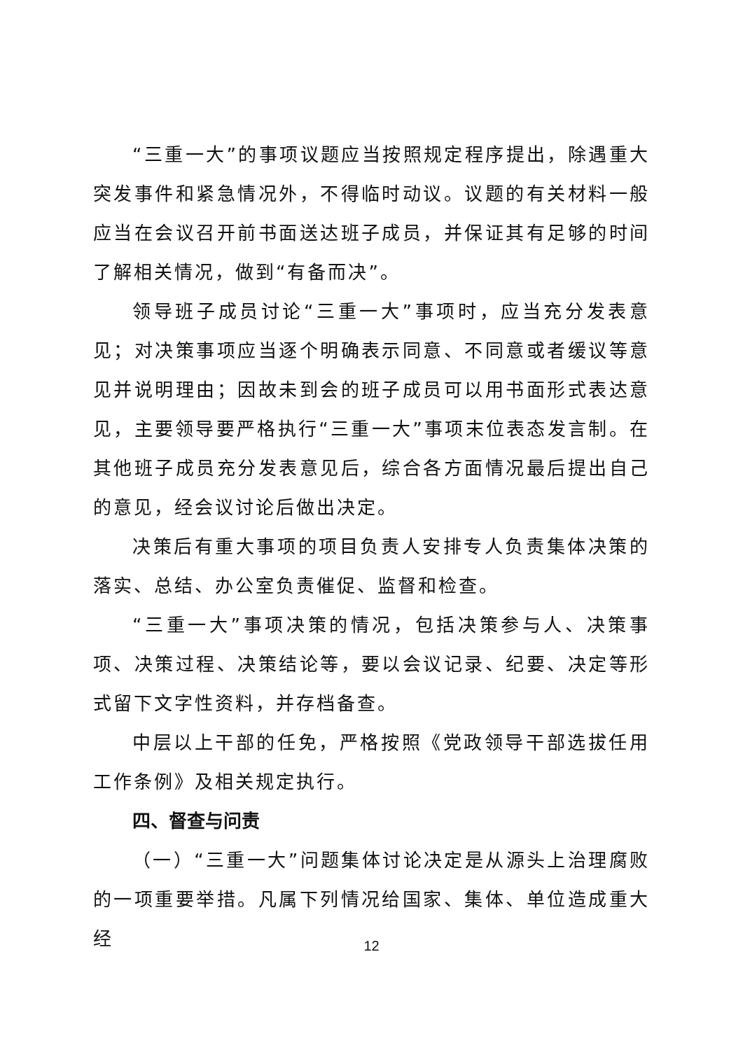“三重一大”的事项议题应当按照规定程序提出，除遇重大突发事件和紧急情况外，不得临时动议。议题的有关材料一般应当在会议召开前书面送达班子成员，并保证其有足够的时间了解相关情况，做到“有备而决”。
领导班子成员讨论“三重一大”事项时，应当充分发表意见；对决策事项应当逐个明确表示同意、不同意或者缓议等意见并说明理由；因故未到会的班子成员可以用书面形式表达意见，主要领导要严格执行“三重一大”事项末位表态发言制。在其他班子成员充分发表意见后，综合各方面情况最后提出自己的意见，经会议讨论后做出决定。
决策后有重大事项的项目负责人安排专人负责集体决策的落实、总结、办公室负责催促、监督和检查。
“三重一大”事项决策的情况，包括决策参与人、决策事项、决策过程、决策结论等，要以会议记录、纪要、决定等形式留下文字性资料，并存档备查。
中层以上干部的任免，严格按照《党政领导干部选拔任用工作条例》及相关规定执行。
四、督查与问责
（一）“三重一大”问题集体讨论决定是从源头上治理腐败的一项重要举措。凡属下列情况给国家、集体、单位造成重大经
12